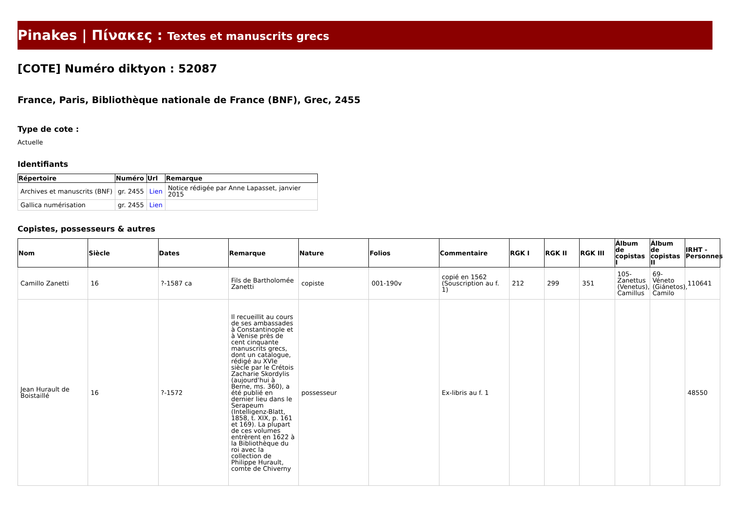Pinakes | Πίνακες : Textes et manuscrits grecs
[COTE] Numéro diktyon : 52087
France, Paris, Bibliothèque nationale de France (BNF), Grec, 2455
Type de cote :
Actuelle
Identifiants
| Répertoire | Numéro | Url | Remarque |
| --- | --- | --- | --- |
| Archives et manuscrits (BNF) | gr. 2455 | Lien | Notice rédigée par Anne Lapasset, janvier 2015 |
| Gallica numérisation | gr. 2455 | Lien | |
Copistes, possesseurs & autres
| Nom | Siècle | Dates | Remarque | Nature | Folios | Commentaire | RGK I | RGK II | RGK III | Álbum de copistas I | Álbum de copistas II | IRHT - Personnes |
| --- | --- | --- | --- | --- | --- | --- | --- | --- | --- | --- | --- | --- |
| Camillo Zanetti | 16 | ?-1587 ca | Fils de Bartholomée Zanetti | copiste | 001-190v | copié en 1562 (Souscription au f. 1) | 212 | 299 | 351 | 105-Zanettus (Venetus), Camillus | 69-Véneto (Giánetos), Camilo | 110641 |
| Jean Hurault de Boistaillé | 16 | ?-1572 | Il recueillit au cours de ses ambassades à Constantinople et à Venise près de cent cinquante manuscrits grecs, dont un catalogue, rédigé au XVIe siècle par le Crétois Zacharie Skordylis (aujourd'hui à Berne, ms. 360), a été publié en dernier lieu dans le Serapeum (Intelligenz-Blatt, 1858, t. XIX, p. 161 et 169). La plupart de ces volumes entrèrent en 1622 à la Bibliothèque du roi avec la collection de Philippe Hurault, comte de Chiverny | possesseur | | Ex-libris au f. 1 | | | | | | 48550 |